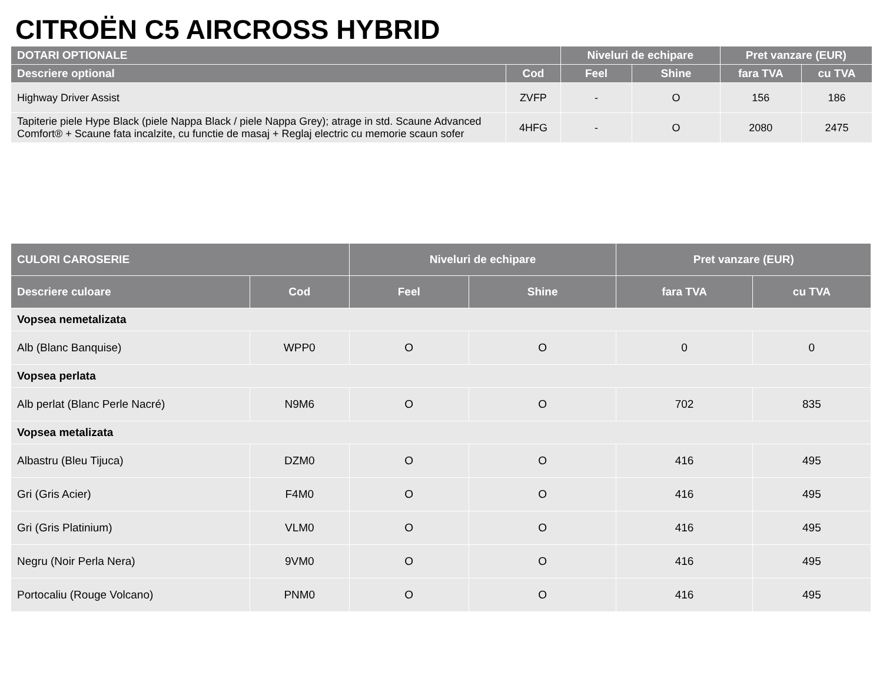CITROËN C5 AIRCROSS HYBRID
| DOTARI OPTIONALE | | Niveluri de echipare | | Pret vanzare (EUR) | |
| --- | --- | --- | --- | --- | --- |
| Descriere optional | Cod | Feel | Shine | fara TVA | cu TVA |
| Highway Driver Assist | ZVFP | - | O | 156 | 186 |
| Tapiterie piele Hype Black (piele Nappa Black / piele Nappa Grey); atrage in std. Scaune Advanced Comfort® + Scaune fata incalzite, cu functie de masaj + Reglaj electric cu memorie scaun sofer | 4HFG | - | O | 2080 | 2475 |
| CULORI CAROSERIE | | Niveluri de echipare | | Pret vanzare (EUR) | |
| --- | --- | --- | --- | --- | --- |
| Descriere culoare | Cod | Feel | Shine | fara TVA | cu TVA |
| Vopsea nemetalizata | | | | | |
| Alb (Blanc Banquise) | WPP0 | O | O | 0 | 0 |
| Vopsea perlata | | | | | |
| Alb perlat (Blanc Perle Nacré) | N9M6 | O | O | 702 | 835 |
| Vopsea metalizata | | | | | |
| Albastru (Bleu Tijuca) | DZM0 | O | O | 416 | 495 |
| Gri (Gris Acier) | F4M0 | O | O | 416 | 495 |
| Gri (Gris Platinium) | VLM0 | O | O | 416 | 495 |
| Negru (Noir Perla Nera) | 9VM0 | O | O | 416 | 495 |
| Portocaliu (Rouge Volcano) | PNM0 | O | O | 416 | 495 |